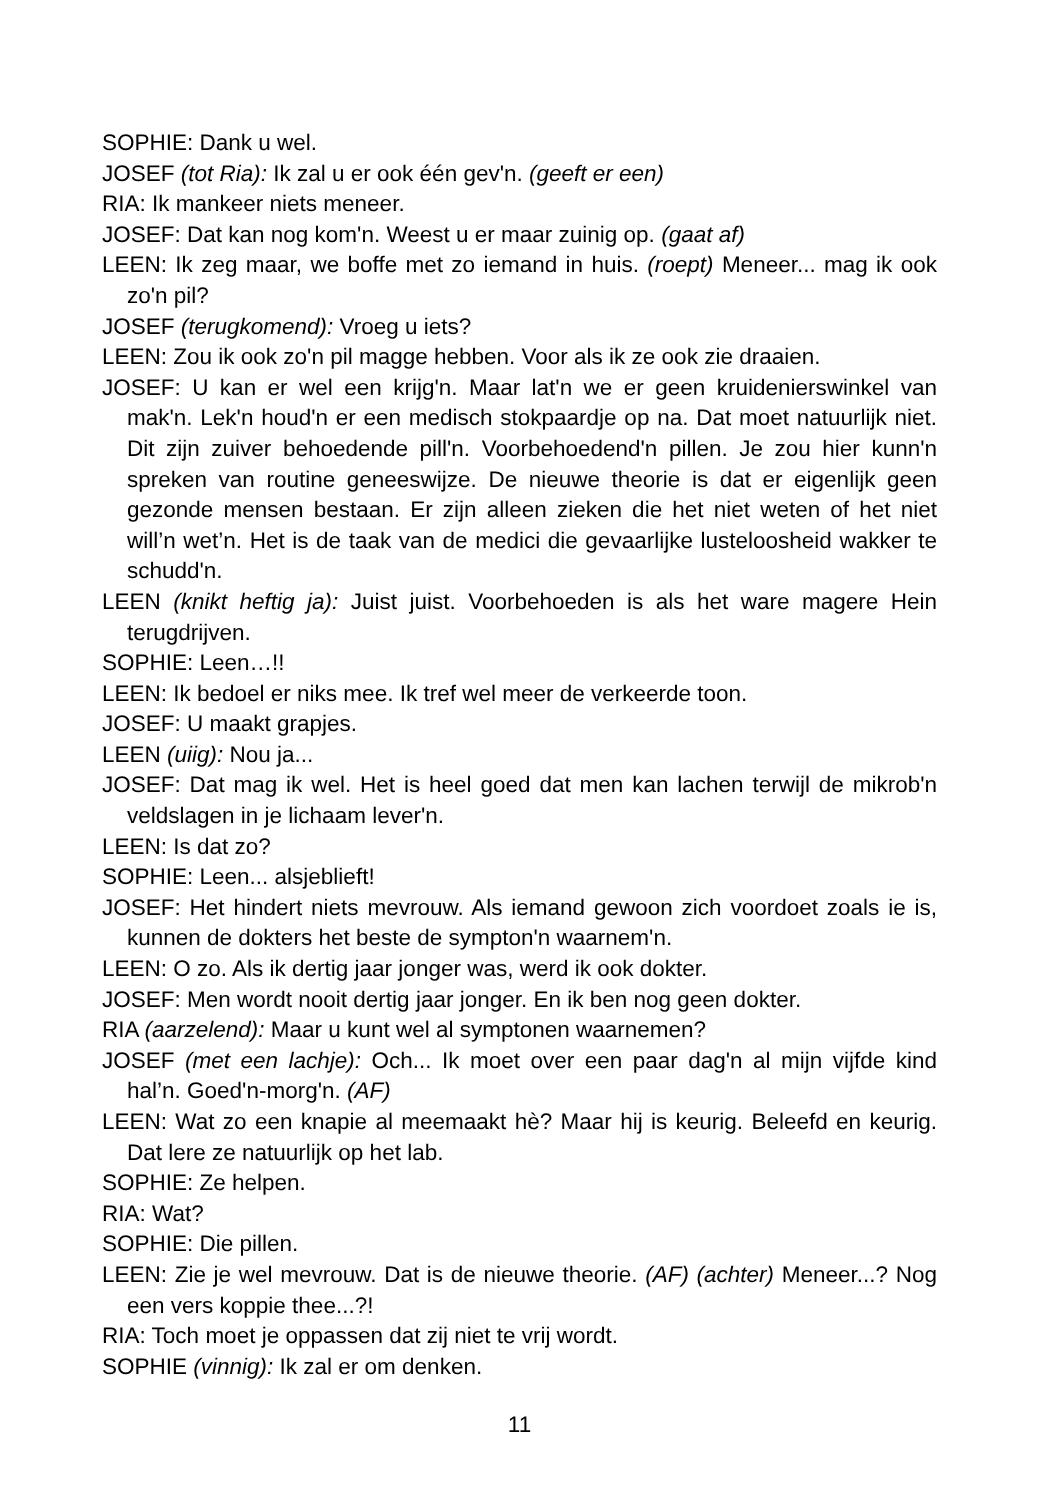SOPHIE: Dank u wel.
JOSEF (tot Ria): Ik zal u er ook één gev'n. (geeft er een)
RIA: Ik mankeer niets meneer.
JOSEF: Dat kan nog kom'n. Weest u er maar zuinig op. (gaat af)
LEEN: Ik zeg maar, we boffe met zo iemand in huis. (roept) Meneer... mag ik ook zo'n pil?
JOSEF (terugkomend): Vroeg u iets?
LEEN: Zou ik ook zo'n pil magge hebben. Voor als ik ze ook zie draaien.
JOSEF: U kan er wel een krijg'n. Maar lat'n we er geen kruidenierswinkel van mak'n. Lek'n houd'n er een medisch stokpaardje op na. Dat moet natuurlijk niet. Dit zijn zuiver behoedende pill'n. Voorbehoedend'n pillen. Je zou hier kunn'n spreken van routine geneeswijze. De nieuwe theorie is dat er eigenlijk geen gezonde mensen bestaan. Er zijn alleen zieken die het niet weten of het niet will’n wet’n. Het is de taak van de medici die gevaarlijke lusteloosheid wakker te schudd'n.
LEEN (knikt heftig ja): Juist juist. Voorbehoeden is als het ware magere Hein terugdrijven.
SOPHIE: Leen…!!
LEEN: Ik bedoel er niks mee. Ik tref wel meer de verkeerde toon.
JOSEF: U maakt grapjes.
LEEN (uiig): Nou ja...
JOSEF: Dat mag ik wel. Het is heel goed dat men kan lachen terwijl de mikrob'n veldslagen in je lichaam lever'n.
LEEN: Is dat zo?
SOPHIE: Leen... alsjeblieft!
JOSEF: Het hindert niets mevrouw. Als iemand gewoon zich voordoet zoals ie is, kunnen de dokters het beste de sympton'n waarnem'n.
LEEN: O zo. Als ik dertig jaar jonger was, werd ik ook dokter.
JOSEF: Men wordt nooit dertig jaar jonger. En ik ben nog geen dokter.
RIA (aarzelend): Maar u kunt wel al symptonen waarnemen?
JOSEF (met een lachje): Och... Ik moet over een paar dag'n al mijn vijfde kind hal’n. Goed'n-morg'n. (AF)
LEEN: Wat zo een knapie al meemaakt hè? Maar hij is keurig. Beleefd en keurig. Dat lere ze natuurlijk op het lab.
SOPHIE: Ze helpen.
RIA: Wat?
SOPHIE: Die pillen.
LEEN: Zie je wel mevrouw. Dat is de nieuwe theorie. (AF) (achter) Meneer...? Nog een vers koppie thee...?!
RIA: Toch moet je oppassen dat zij niet te vrij wordt.
SOPHIE (vinnig): Ik zal er om denken.
11